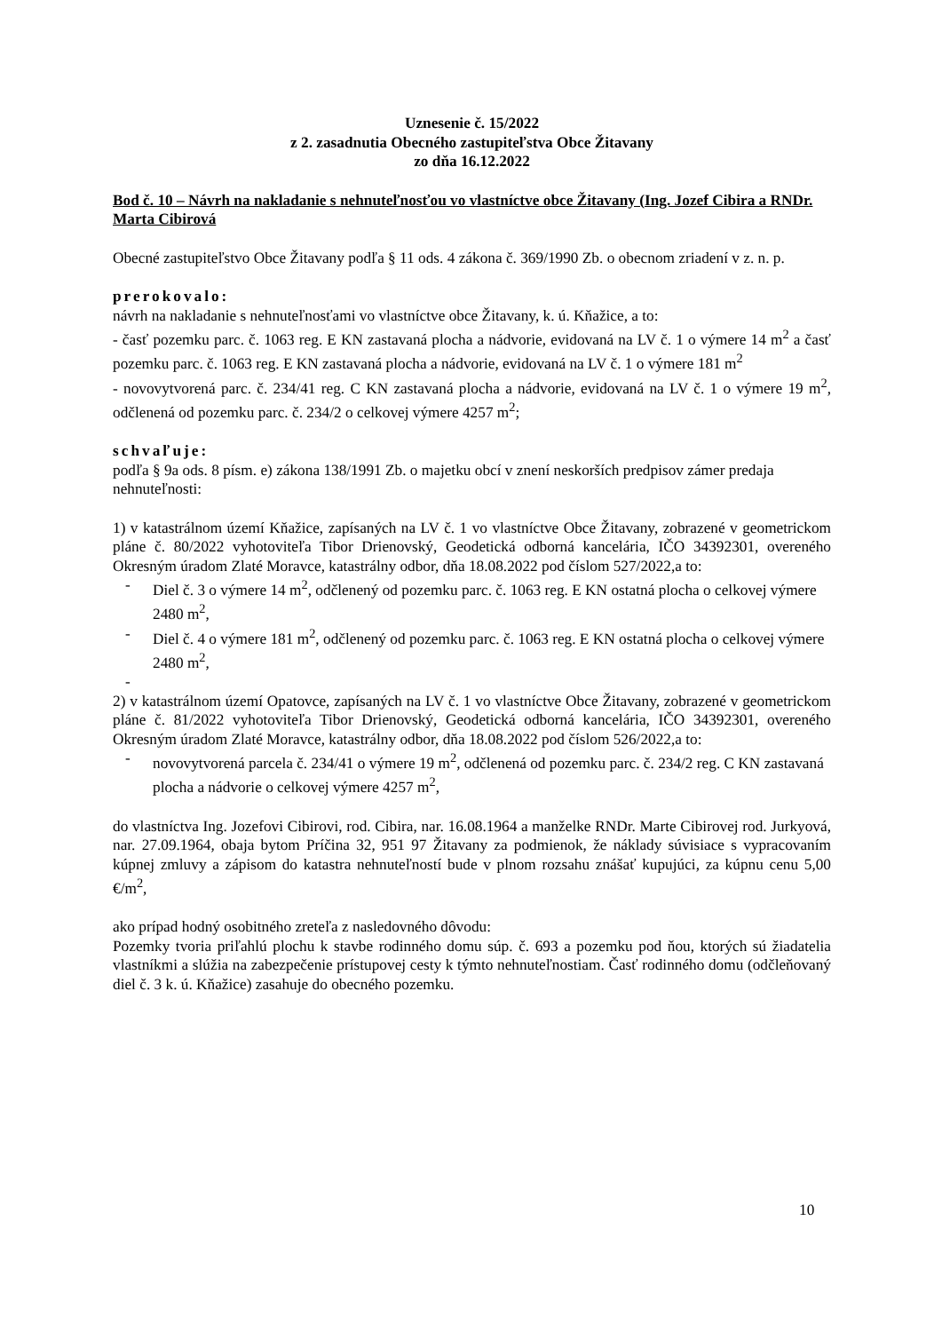Uznesenie č. 15/2022
z 2. zasadnutia Obecného zastupiteľstva Obce Žitavany
zo dňa 16.12.2022
Bod č. 10 – Návrh na nakladanie s nehnuteľnosťou vo vlastníctve obce Žitavany (Ing. Jozef Cibira a RNDr. Marta Cibirová
Obecné zastupiteľstvo Obce Žitavany podľa § 11 ods. 4 zákona č. 369/1990 Zb. o obecnom zriadení v z. n. p.
prerokovalo:
návrh na nakladanie s nehnuteľnosťami vo vlastníctve obce Žitavany, k. ú. Kňažice, a to:
- časť pozemku parc. č. 1063 reg. E KN zastavaná plocha a nádvorie, evidovaná na LV č. 1 o výmere 14 m<sup>2</sup> a časť pozemku parc. č. 1063 reg. E KN zastavaná plocha a nádvorie, evidovaná na LV č. 1 o výmere 181 m<sup>2</sup>
- novovytvorená parc. č. 234/41 reg. C KN zastavaná plocha a nádvorie, evidovaná na LV č. 1 o výmere 19 m<sup>2</sup>, odčlenená od pozemku parc. č. 234/2 o celkovej výmere 4257 m<sup>2</sup>;
schvaľuje:
podľa § 9a ods. 8 písm. e) zákona 138/1991 Zb. o majetku obcí v znení neskorších predpisov zámer predaja nehnuteľnosti:
1) v katastrálnom území Kňažice, zapísaných na LV č. 1 vo vlastníctve Obce Žitavany, zobrazené v geometrickom pláne č. 80/2022 vyhotoviteľa Tibor Drienovský, Geodetická odborná kancelária, IČO 34392301, overeného Okresným úradom Zlaté Moravce, katastrálny odbor, dňa 18.08.2022 pod číslom 527/2022,a to:
- Diel č. 3 o výmere 14 m<sup>2</sup>, odčlenený od pozemku parc. č. 1063 reg. E KN ostatná plocha o celkovej výmere 2480 m<sup>2</sup>,
- Diel č. 4 o výmere 181 m<sup>2</sup>, odčlenený od pozemku parc. č. 1063 reg. E KN ostatná plocha o celkovej výmere 2480 m<sup>2</sup>,
-
2) v katastrálnom území Opatovce, zapísaných na LV č. 1 vo vlastníctve Obce Žitavany, zobrazené v geometrickom pláne č. 81/2022 vyhotoviteľa Tibor Drienovský, Geodetická odborná kancelária, IČO 34392301, overeného Okresným úradom Zlaté Moravce, katastrálny odbor, dňa 18.08.2022 pod číslom 526/2022,a to:
- novovytvorená parcela č. 234/41 o výmere 19 m<sup>2</sup>, odčlenená od pozemku parc. č. 234/2 reg. C KN zastavaná plocha a nádvorie o celkovej výmere 4257 m<sup>2</sup>,
do vlastníctva Ing. Jozefovi Cibirovi, rod. Cibira, nar. 16.08.1964 a manželke RNDr. Marte Cibirovej rod. Jurkyová, nar. 27.09.1964, obaja bytom Príčina 32, 951 97 Žitavany za podmienok, že náklady súvisiace s vypracovaním kúpnej zmluvy a zápisom do katastra nehnuteľností bude v plnom rozsahu znášať kupujúci, za kúpnu cenu 5,00 €/m<sup>2</sup>,
ako prípad hodný osobitného zreteľa z nasledovného dôvodu:
Pozemky tvoria priľahlú plochu k stavbe rodinného domu súp. č. 693 a pozemku pod ňou, ktorých sú žiadatelia vlastníkmi a slúžia na zabezpečenie prístupovej cesty k týmto nehnuteľnostiam. Časť rodinného domu (odčleňovaný diel č. 3 k. ú. Kňažice) zasahuje do obecného pozemku.
10